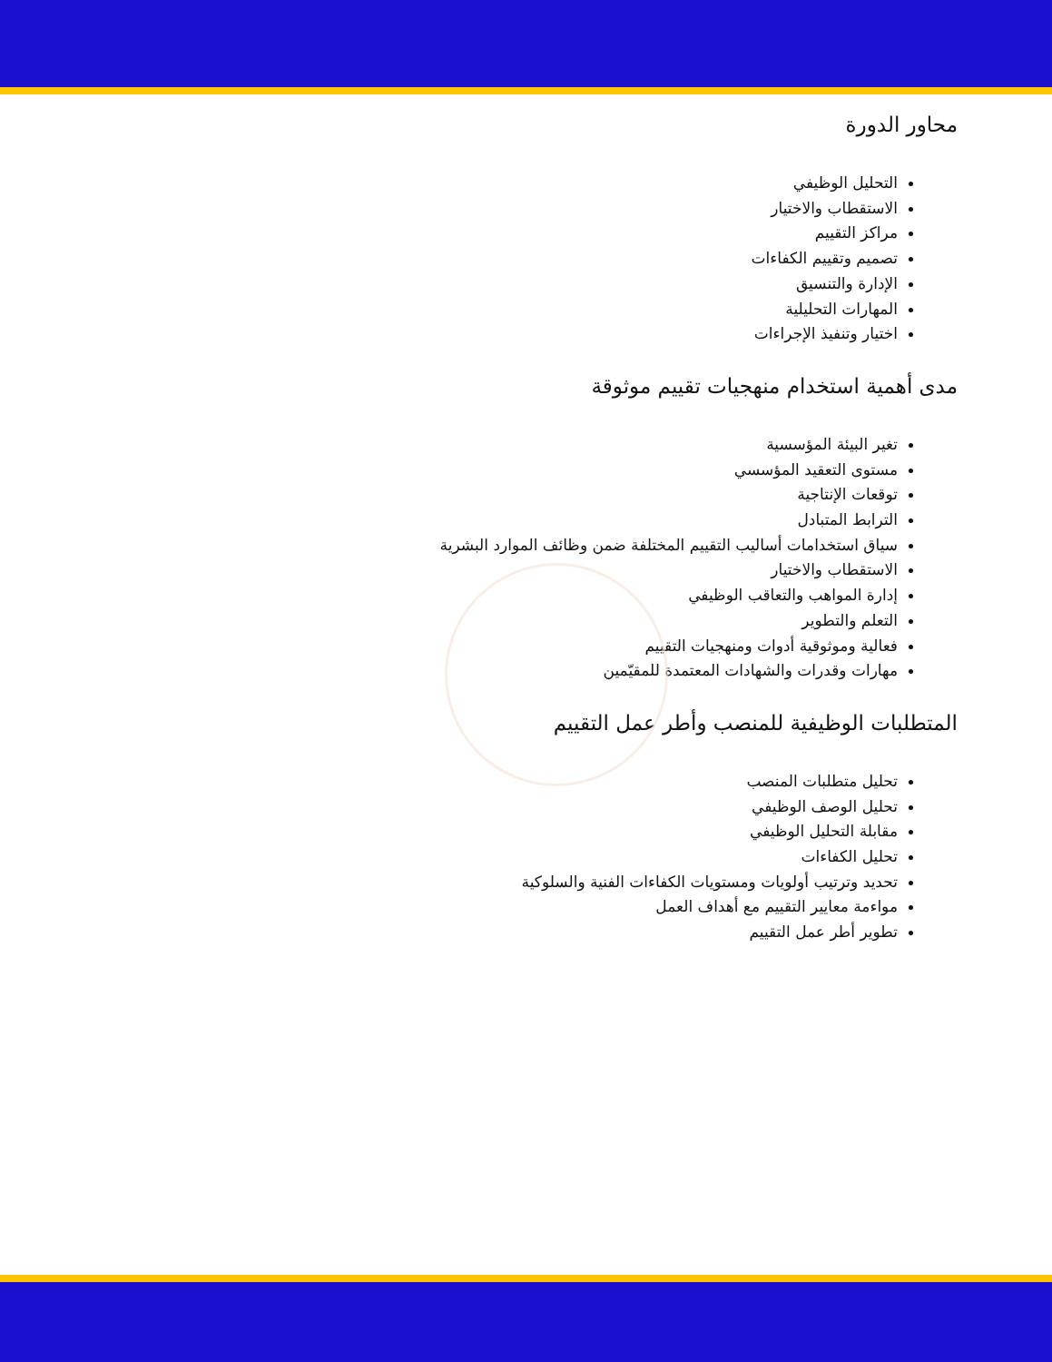محاور الدورة
التحليل الوظيفي
الاستقطاب والاختيار
مراكز التقييم
تصميم وتقييم الكفاءات
الإدارة والتنسيق
المهارات التحليلية
اختيار وتنفيذ الإجراءات
مدى أهمية استخدام منهجيات تقييم موثوقة
تغير البيئة المؤسسية
مستوى التعقيد المؤسسي
توقعات الإنتاجية
الترابط المتبادل
سياق استخدامات أساليب التقييم المختلفة ضمن وظائف الموارد البشرية
الاستقطاب والاختيار
إدارة المواهب والتعاقب الوظيفي
التعلم والتطوير
فعالية وموثوقية أدوات ومنهجيات التقييم
مهارات وقدرات والشهادات المعتمدة للمقيّمين
المتطلبات الوظيفية للمنصب وأطر عمل التقييم
تحليل متطلبات المنصب
تحليل الوصف الوظيفي
مقابلة التحليل الوظيفي
تحليل الكفاءات
تحديد وترتيب أولويات ومستويات الكفاءات الفنية والسلوكية
مواءمة معايير التقييم مع أهداف العمل
تطوير أطر عمل التقييم